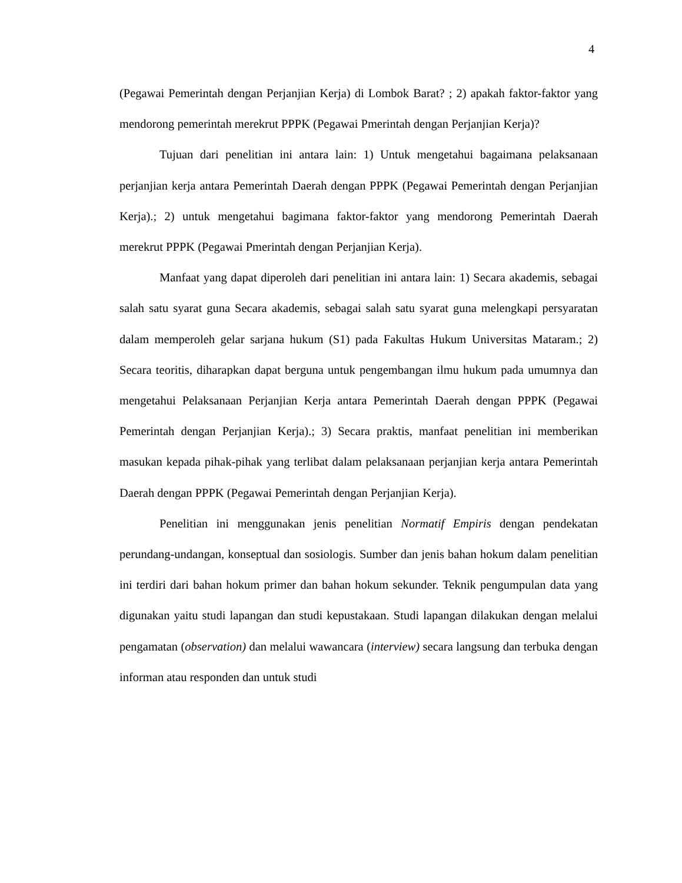4
(Pegawai Pemerintah dengan Perjanjian Kerja) di Lombok Barat? ; 2) apakah faktor-faktor yang mendorong pemerintah merekrut PPPK (Pegawai Pmerintah dengan Perjanjian Kerja)?
Tujuan dari penelitian ini antara lain: 1) Untuk mengetahui bagaimana pelaksanaan perjanjian kerja antara Pemerintah Daerah dengan PPPK (Pegawai Pemerintah dengan Perjanjian Kerja).; 2) untuk mengetahui bagimana faktor-faktor yang mendorong Pemerintah Daerah merekrut PPPK (Pegawai Pmerintah dengan Perjanjian Kerja).
Manfaat yang dapat diperoleh dari penelitian ini antara lain: 1) Secara akademis, sebagai salah satu syarat guna Secara akademis, sebagai salah satu syarat guna melengkapi persyaratan dalam memperoleh gelar sarjana hukum (S1) pada Fakultas Hukum Universitas Mataram.; 2) Secara teoritis, diharapkan dapat berguna untuk pengembangan ilmu hukum pada umumnya dan mengetahui Pelaksanaan Perjanjian Kerja antara Pemerintah Daerah dengan PPPK (Pegawai Pemerintah dengan Perjanjian Kerja).; 3) Secara praktis, manfaat penelitian ini memberikan masukan kepada pihak-pihak yang terlibat dalam pelaksanaan perjanjian kerja antara Pemerintah Daerah dengan PPPK (Pegawai Pemerintah dengan Perjanjian Kerja).
Penelitian ini menggunakan jenis penelitian Normatif Empiris dengan pendekatan perundang-undangan, konseptual dan sosiologis. Sumber dan jenis bahan hokum dalam penelitian ini terdiri dari bahan hokum primer dan bahan hokum sekunder. Teknik pengumpulan data yang digunakan yaitu studi lapangan dan studi kepustakaan. Studi lapangan dilakukan dengan melalui pengamatan (observation) dan melalui wawancara (interview) secara langsung dan terbuka dengan informan atau responden dan untuk studi